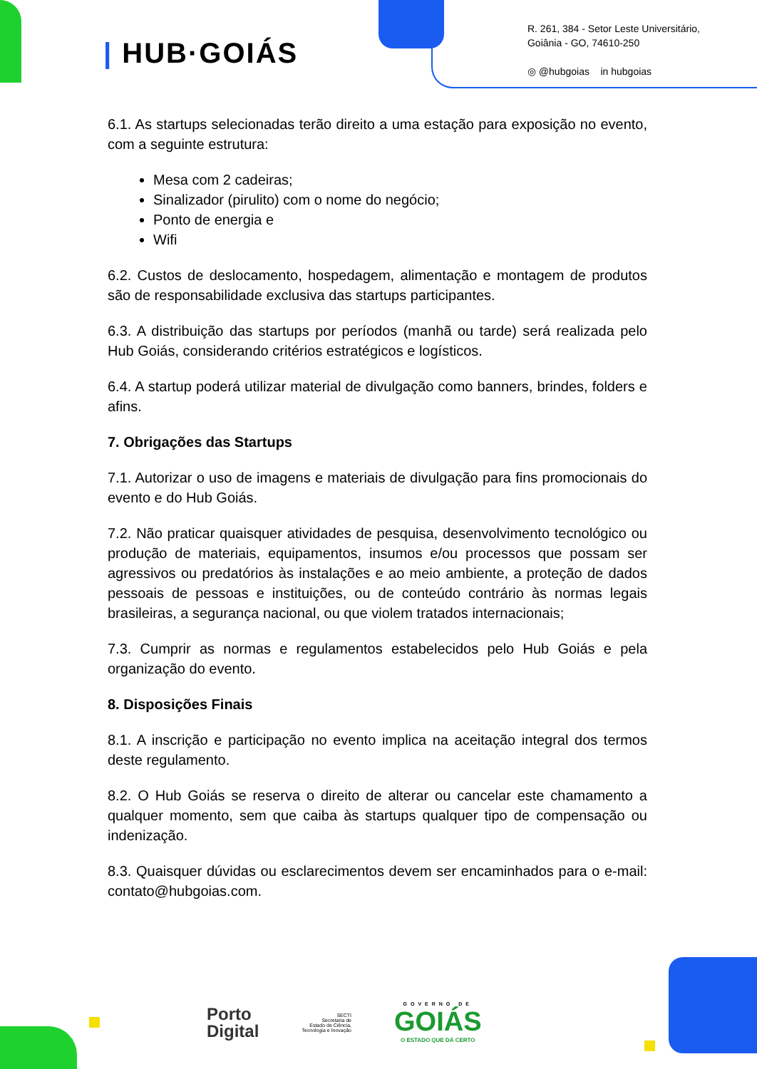| HUB·GOIÁS
R. 261, 384 - Setor Leste Universitário,
Goiânia - GO, 74610-250
◎ @hubgoias in hubgoias
6.1. As startups selecionadas terão direito a uma estação para exposição no evento, com a seguinte estrutura:
Mesa com 2 cadeiras;
Sinalizador (pirulito) com o nome do negócio;
Ponto de energia e
Wifi
6.2. Custos de deslocamento, hospedagem, alimentação e montagem de produtos são de responsabilidade exclusiva das startups participantes.
6.3. A distribuição das startups por períodos (manhã ou tarde) será realizada pelo Hub Goiás, considerando critérios estratégicos e logísticos.
6.4. A startup poderá utilizar material de divulgação como banners, brindes, folders e afins.
7. Obrigações das Startups
7.1. Autorizar o uso de imagens e materiais de divulgação para fins promocionais do evento e do Hub Goiás.
7.2. Não praticar quaisquer atividades de pesquisa, desenvolvimento tecnológico ou produção de materiais, equipamentos, insumos e/ou processos que possam ser agressivos ou predatórios às instalações e ao meio ambiente, a proteção de dados pessoais de pessoas e instituições, ou de conteúdo contrário às normas legais brasileiras, a segurança nacional, ou que violem tratados internacionais;
7.3. Cumprir as normas e regulamentos estabelecidos pelo Hub Goiás e pela organização do evento.
8. Disposições Finais
8.1. A inscrição e participação no evento implica na aceitação integral dos termos deste regulamento.
8.2. O Hub Goiás se reserva o direito de alterar ou cancelar este chamamento a qualquer momento, sem que caiba às startups qualquer tipo de compensação ou indenização.
8.3. Quaisquer dúvidas ou esclarecimentos devem ser encaminhados para o e-mail: contato@hubgoias.com.
Porto
Digital
SECTI
Secretaria de
Estado de Ciência,
Tecnologia e Inovação
GOVERNO DE
GOIÁS
O ESTADO QUE DÁ CERTO